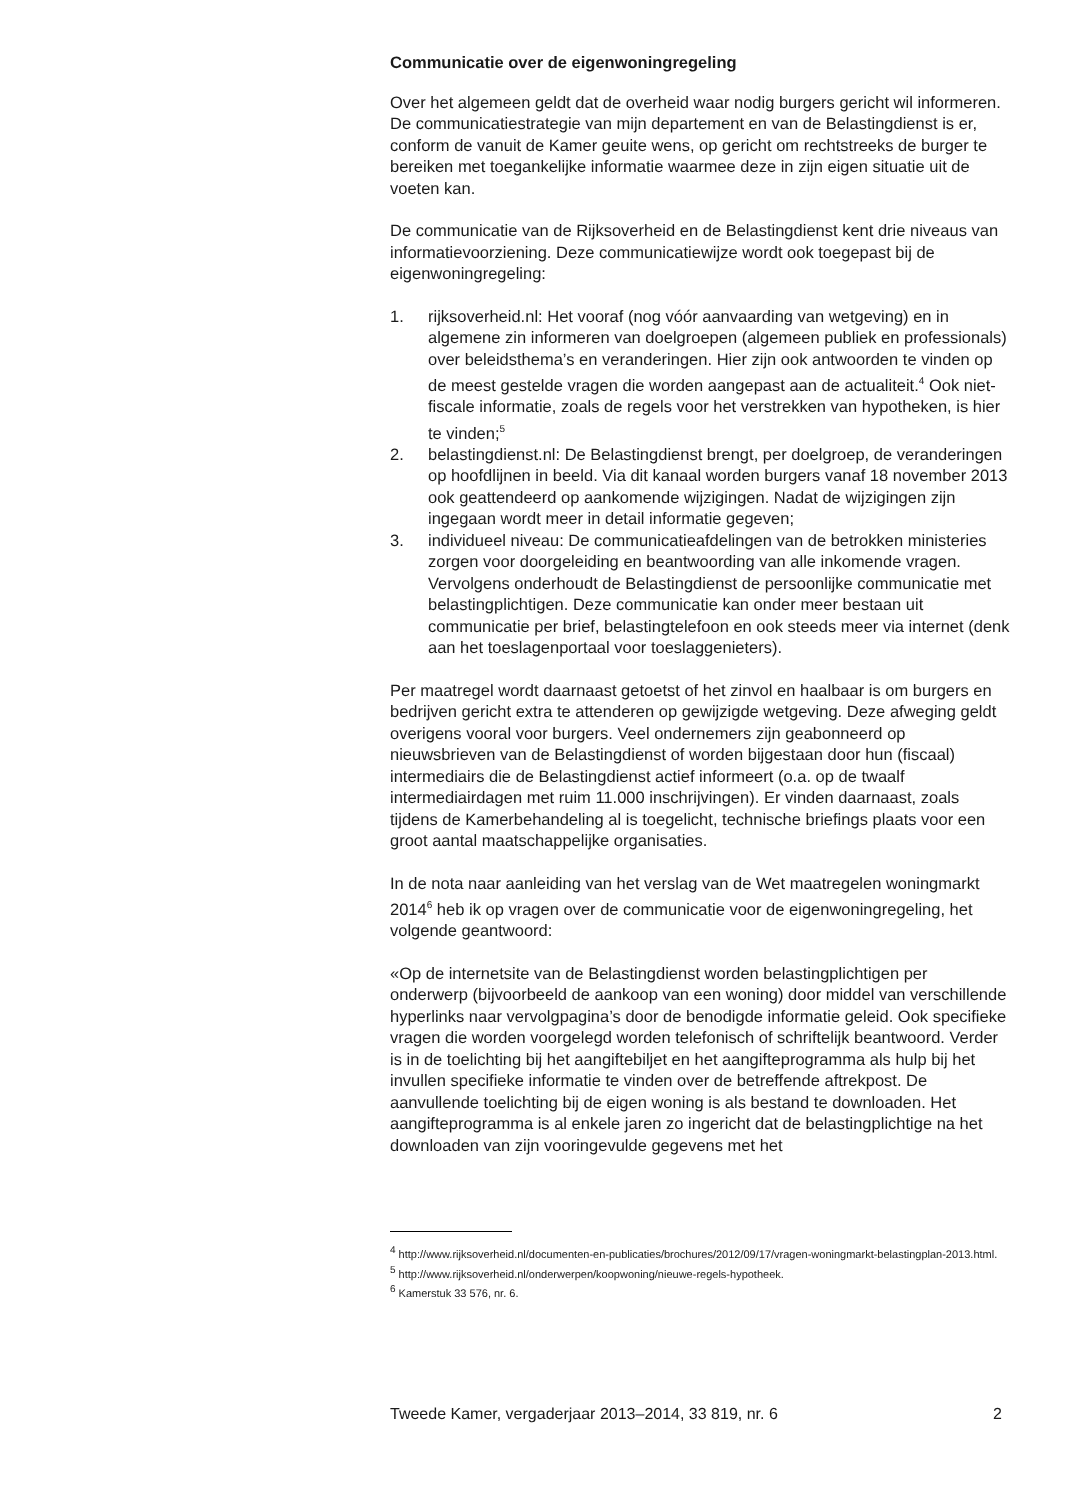Communicatie over de eigenwoningregeling
Over het algemeen geldt dat de overheid waar nodig burgers gericht wil informeren. De communicatiestrategie van mijn departement en van de Belastingdienst is er, conform de vanuit de Kamer geuite wens, op gericht om rechtstreeks de burger te bereiken met toegankelijke informatie waarmee deze in zijn eigen situatie uit de voeten kan.
De communicatie van de Rijksoverheid en de Belastingdienst kent drie niveaus van informatievoorziening. Deze communicatiewijze wordt ook toegepast bij de eigenwoningregeling:
1. rijksoverheid.nl: Het vooraf (nog vóór aanvaarding van wetgeving) en in algemene zin informeren van doelgroepen (algemeen publiek en professionals) over beleidsthema’s en veranderingen. Hier zijn ook antwoorden te vinden op de meest gestelde vragen die worden aangepast aan de actualiteit.<sup>4</sup> Ook niet-fiscale informatie, zoals de regels voor het verstrekken van hypotheken, is hier te vinden;<sup>5</sup>
2. belastingdienst.nl: De Belastingdienst brengt, per doelgroep, de veranderingen op hoofdlijnen in beeld. Via dit kanaal worden burgers vanaf 18 november 2013 ook geattendeerd op aankomende wijzigingen. Nadat de wijzigingen zijn ingegaan wordt meer in detail informatie gegeven;
3. individueel niveau: De communicatieafdelingen van de betrokken ministeries zorgen voor doorgeleiding en beantwoording van alle inkomende vragen. Vervolgens onderhoudt de Belastingdienst de persoonlijke communicatie met belastingplichtigen. Deze communicatie kan onder meer bestaan uit communicatie per brief, belastingtelefoon en ook steeds meer via internet (denk aan het toeslagenportaal voor toeslaggenieters).
Per maatregel wordt daarnaast getoetst of het zinvol en haalbaar is om burgers en bedrijven gericht extra te attenderen op gewijzigde wetgeving. Deze afweging geldt overigens vooral voor burgers. Veel ondernemers zijn geabonneerd op nieuwsbrieven van de Belastingdienst of worden bijgestaan door hun (fiscaal) intermediairs die de Belastingdienst actief informeert (o.a. op de twaalf intermediairdagen met ruim 11.000 inschrijvingen). Er vinden daarnaast, zoals tijdens de Kamerbehandeling al is toegelicht, technische briefings plaats voor een groot aantal maatschappelijke organisaties.
In de nota naar aanleiding van het verslag van de Wet maatregelen woningmarkt 2014<sup>6</sup> heb ik op vragen over de communicatie voor de eigenwoningregeling, het volgende geantwoord:
«Op de internetsite van de Belastingdienst worden belastingplichtigen per onderwerp (bijvoorbeeld de aankoop van een woning) door middel van verschillende hyperlinks naar vervolgpagina’s door de benodigde informatie geleid. Ook specifieke vragen die worden voorgelegd worden telefonisch of schriftelijk beantwoord. Verder is in de toelichting bij het aangiftebiljet en het aangifteprogramma als hulp bij het invullen specifieke informatie te vinden over de betreffende aftrekpost. De aanvullende toelichting bij de eigen woning is als bestand te downloaden. Het aangifteprogramma is al enkele jaren zo ingericht dat de belastingplichtige na het downloaden van zijn vooringevulde gegevens met het
<sup>4</sup> http://www.rijksoverheid.nl/documenten-en-publicaties/brochures/2012/09/17/vragen-woningmarkt-belastingplan-2013.html.
<sup>5</sup> http://www.rijksoverheid.nl/onderwerpen/koopwoning/nieuwe-regels-hypotheek.
<sup>6</sup> Kamerstuk 33 576, nr. 6.
Tweede Kamer, vergaderjaar 2013–2014, 33 819, nr. 6 2